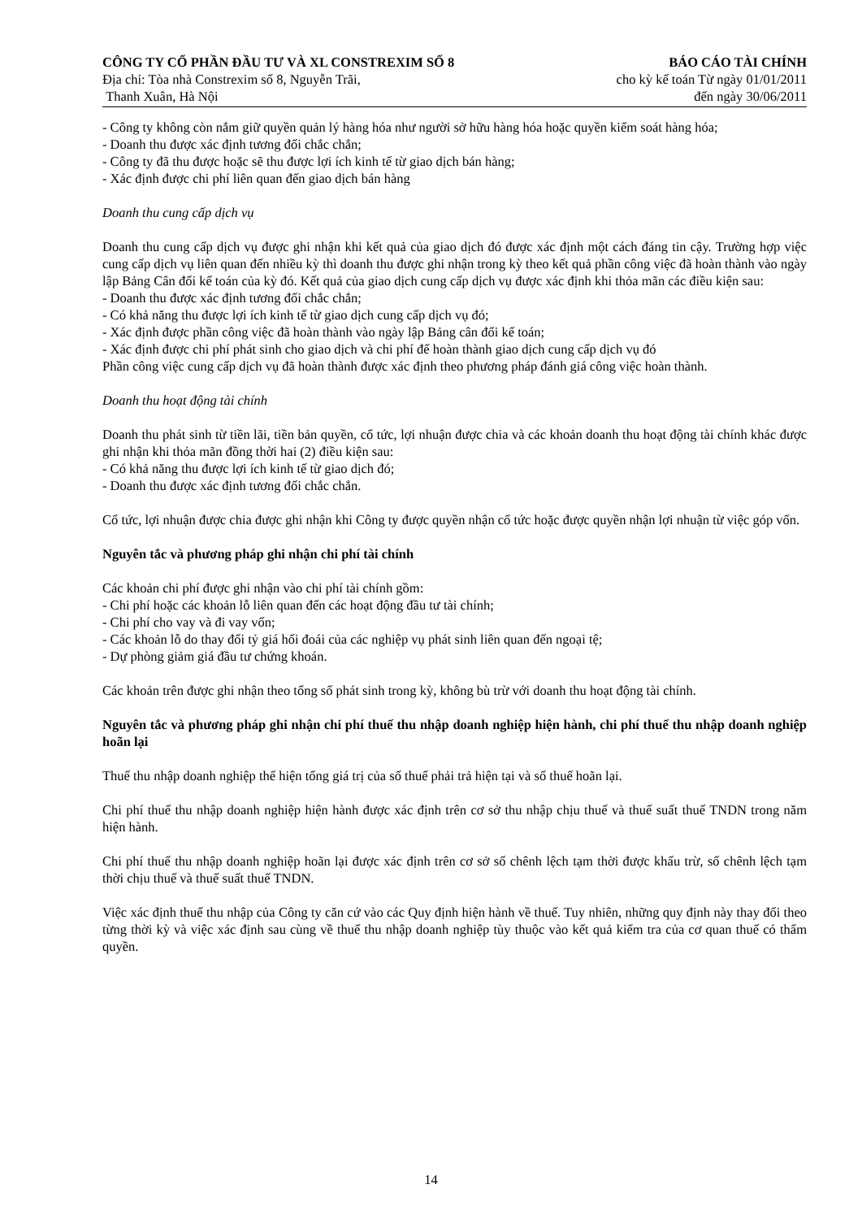CÔNG TY CỔ PHẦN ĐẦU TƯ VÀ XL CONSTREXIM SỐ 8
Địa chỉ: Tòa nhà Constrexim số 8, Nguyễn Trãi,
Thanh Xuân, Hà Nội
BÁO CÁO TÀI CHÍNH
cho kỳ kế toán Từ ngày 01/01/2011
đến ngày 30/06/2011
- Công ty không còn nắm giữ quyền quản lý hàng hóa như người sở hữu hàng hóa hoặc quyền kiểm soát hàng hóa;
- Doanh thu được xác định tương đối chắc chắn;
- Công ty đã thu được hoặc sẽ thu được lợi ích kinh tế từ giao dịch bán hàng;
- Xác định được chi phí liên quan đến giao dịch bán hàng
Doanh thu cung cấp dịch vụ
Doanh thu cung cấp dịch vụ được ghi nhận khi kết quả của giao dịch đó được xác định một cách đáng tin cậy. Trường hợp việc cung cấp dịch vụ liên quan đến nhiều kỳ thì doanh thu được ghi nhận trong kỳ theo kết quả phần công việc đã hoàn thành vào ngày lập Bảng Cân đối kế toán của kỳ đó. Kết quả của giao dịch cung cấp dịch vụ được xác định khi thỏa mãn các điều kiện sau:
- Doanh thu được xác định tương đối chắc chắn;
- Có khả năng thu được lợi ích kinh tế từ giao dịch cung cấp dịch vụ đó;
- Xác định được phần công việc đã hoàn thành vào ngày lập Bảng cân đối kế toán;
- Xác định được chi phí phát sinh cho giao dịch và chi phí để hoàn thành giao dịch cung cấp dịch vụ đó
Phần công việc cung cấp dịch vụ đã hoàn thành được xác định theo phương pháp đánh giá công việc hoàn thành.
Doanh thu hoạt động tài chính
Doanh thu phát sinh từ tiền lãi, tiền bản quyền, cổ tức, lợi nhuận được chia và các khoản doanh thu hoạt động tài chính khác được ghi nhận khi thỏa mãn đồng thời hai (2) điều kiện sau:
- Có khả năng thu được lợi ích kinh tế từ giao dịch đó;
- Doanh thu được xác định tương đối chắc chắn.
Cổ tức, lợi nhuận được chia được ghi nhận khi Công ty được quyền nhận cổ tức hoặc được quyền nhận lợi nhuận từ việc góp vốn.
Nguyên tắc và phương pháp ghi nhận chi phí tài chính
Các khoản chi phí được ghi nhận vào chi phí tài chính gồm:
- Chi phí hoặc các khoản lỗ liên quan đến các hoạt động đầu tư tài chính;
- Chi phí cho vay và đi vay vốn;
- Các khoản lỗ do thay đổi tỷ giá hối đoái của các nghiệp vụ phát sinh liên quan đến ngoại tệ;
- Dự phòng giảm giá đầu tư chứng khoán.
Các khoản trên được ghi nhận theo tổng số phát sinh trong kỳ, không bù trừ với doanh thu hoạt động tài chính.
Nguyên tắc và phương pháp ghi nhận chi phí thuế thu nhập doanh nghiệp hiện hành, chi phí thuế thu nhập doanh nghiệp hoãn lại
Thuế thu nhập doanh nghiệp thể hiện tổng giá trị của số thuế phải trả hiện tại và số thuế hoãn lại.
Chi phí thuế thu nhập doanh nghiệp hiện hành được xác định trên cơ sở thu nhập chịu thuế và thuế suất thuế TNDN trong năm hiện hành.
Chi phí thuế thu nhập doanh nghiệp hoãn lại được xác định trên cơ sở số chênh lệch tạm thời được khấu trừ, số chênh lệch tạm thời chịu thuế và thuế suất thuế TNDN.
Việc xác định thuế thu nhập của Công ty căn cứ vào các Quy định hiện hành về thuế. Tuy nhiên, những quy định này thay đổi theo từng thời kỳ và việc xác định sau cùng về thuế thu nhập doanh nghiệp tùy thuộc vào kết quả kiểm tra của cơ quan thuế có thẩm quyền.
14